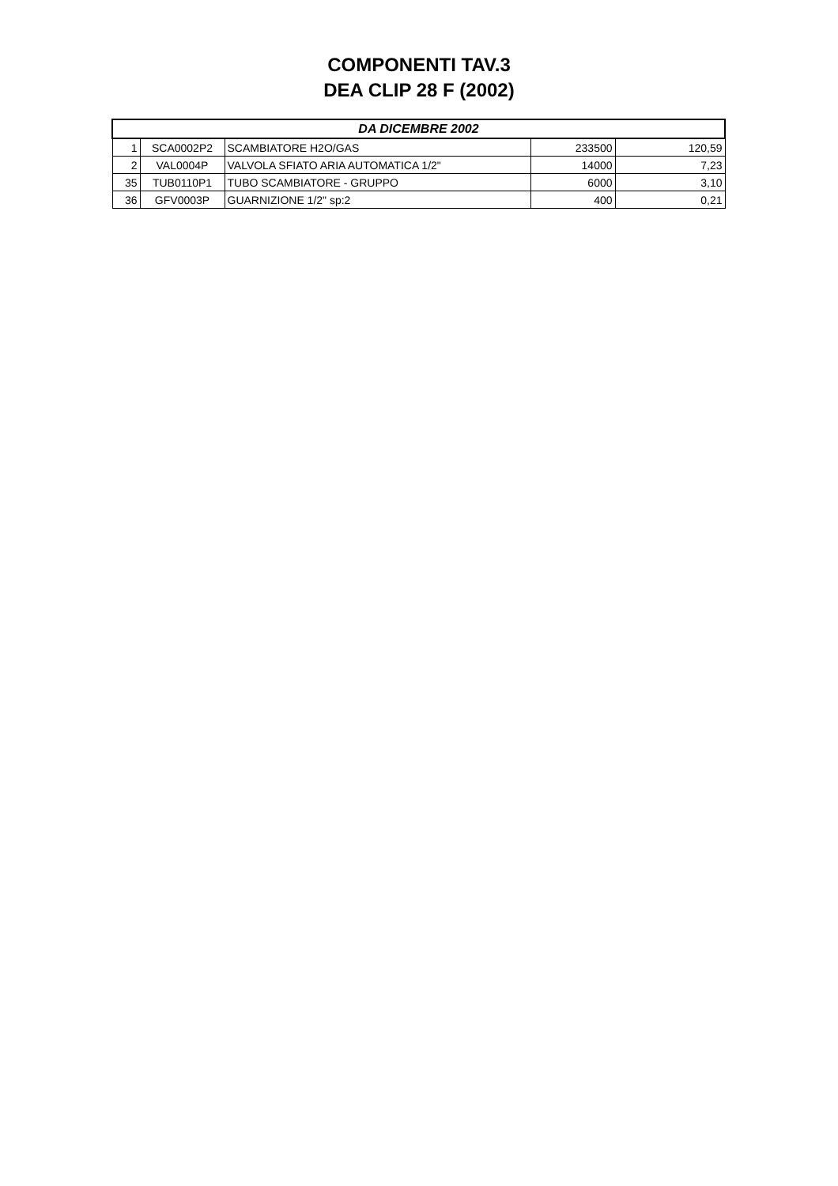COMPONENTI TAV.3
DEA CLIP 28 F (2002)
| DA DICEMBRE 2002 | | | | |
| --- | --- | --- | --- | --- |
| 1 | SCA0002P2 | SCAMBIATORE H2O/GAS | 233500 | 120,59 |
| 2 | VAL0004P | VALVOLA SFIATO ARIA AUTOMATICA 1/2" | 14000 | 7,23 |
| 35 | TUB0110P1 | TUBO SCAMBIATORE - GRUPPO | 6000 | 3,10 |
| 36 | GFV0003P | GUARNIZIONE 1/2" sp:2 | 400 | 0,21 |